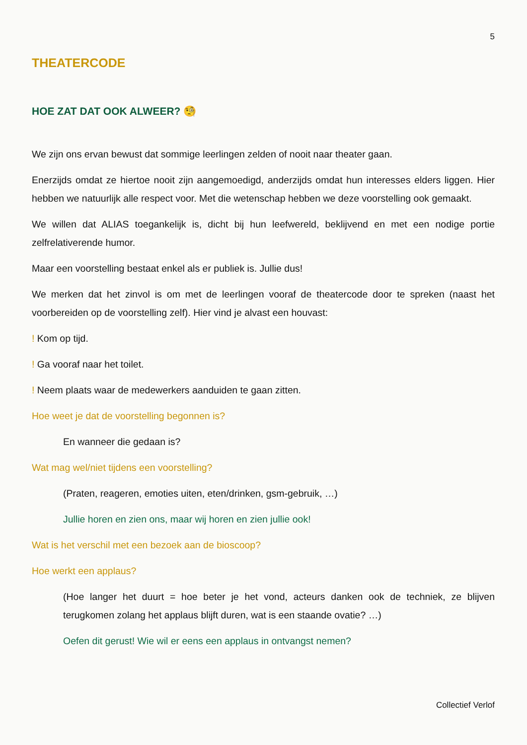5
THEATERCODE
HOE ZAT DAT OOK ALWEER? 🧐
We zijn ons ervan bewust dat sommige leerlingen zelden of nooit naar theater gaan.
Enerzijds omdat ze hiertoe nooit zijn aangemoedigd, anderzijds omdat hun interesses elders liggen. Hier hebben we natuurlijk alle respect voor. Met die wetenschap hebben we deze voorstelling ook gemaakt.
We willen dat ALIAS toegankelijk is, dicht bij hun leefwereld, beklijvend en met een nodige portie zelfrelativerende humor.
Maar een voorstelling bestaat enkel als er publiek is. Jullie dus!
We merken dat het zinvol is om met de leerlingen vooraf de theatercode door te spreken (naast het voorbereiden op de voorstelling zelf). Hier vind je alvast een houvast:
! Kom op tijd.
! Ga vooraf naar het toilet.
! Neem plaats waar de medewerkers aanduiden te gaan zitten.
Hoe weet je dat de voorstelling begonnen is?
En wanneer die gedaan is?
Wat mag wel/niet tijdens een voorstelling?
(Praten, reageren, emoties uiten, eten/drinken, gsm-gebruik, …)
Jullie horen en zien ons, maar wij horen en zien jullie ook!
Wat is het verschil met een bezoek aan de bioscoop?
Hoe werkt een applaus?
(Hoe langer het duurt = hoe beter je het vond, acteurs danken ook de techniek, ze blijven terugkomen zolang het applaus blijft duren, wat is een staande ovatie? …)
Oefen dit gerust! Wie wil er eens een applaus in ontvangst nemen?
Collectief Verlof